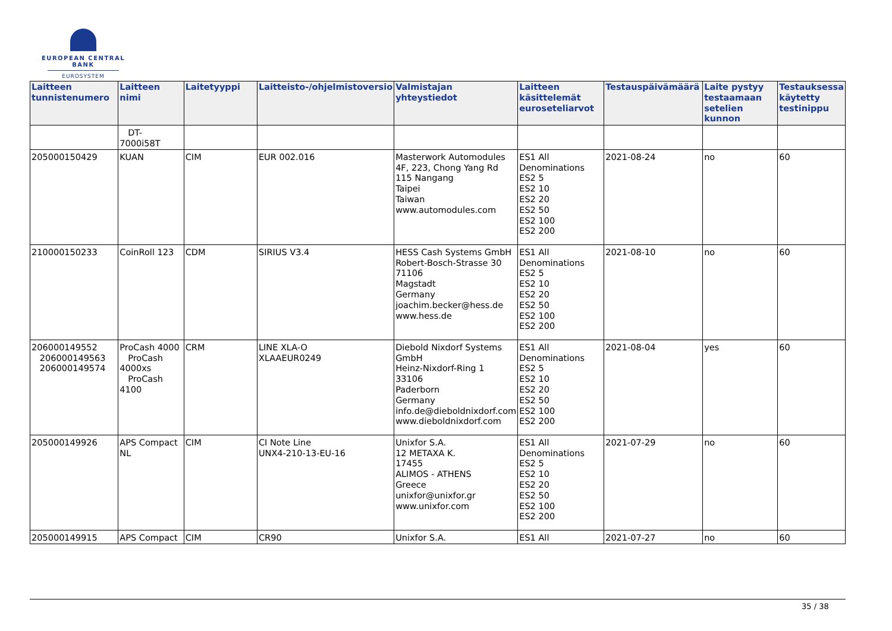EUROPEAN CENTRAL BANK
EUROSYSTEM
| Laitteen tunnistenumero | Laitteen nimi | Laitetyyppi | Laitteisto-/ohjelmistoversio | Valmistajan yhteystiedot | Laitteen käsittelemät euroseteliarvot | Testauspäivämäärä | Laite pystyy testaamaan setelien kunnon | Testauksessa käytetty testinippu |
| --- | --- | --- | --- | --- | --- | --- | --- | --- |
| | DT-7000i58T | | | | | | | |
| 205000150429 | KUAN | CIM | EUR 002.016 | Masterwork Automodules 4F, 223, Chong Yang Rd 115 Nangang Taipei Taiwan www.automodules.com | ES1 All Denominations ES2 5 ES2 10 ES2 20 ES2 50 ES2 100 ES2 200 | 2021-08-24 | no | 60 |
| 210000150233 | CoinRoll 123 | CDM | SIRIUS V3.4 | HESS Cash Systems GmbH Robert-Bosch-Strasse 30 71106 Magstadt Germany joachim.becker@hess.de www.hess.de | ES1 All Denominations ES2 5 ES2 10 ES2 20 ES2 50 ES2 100 ES2 200 | 2021-08-10 | no | 60 |
| 206000149552 206000149563 206000149574 | ProCash 4000 ProCash 4000xs ProCash 4100 | CRM | LINE XLA-O XLAAEUR0249 | Diebold Nixdorf Systems GmbH Heinz-Nixdorf-Ring 1 33106 Paderborn Germany info.de@dieboldnixdorf.com www.dieboldnixdorf.com | ES1 All Denominations ES2 5 ES2 10 ES2 20 ES2 50 ES2 100 ES2 200 | 2021-08-04 | yes | 60 |
| 205000149926 | APS Compact NL | CIM | CI Note Line UNX4-210-13-EU-16 | Unixfor S.A. 12 METAXA K. 17455 ALIMOS - ATHENS Greece unixfor@unixfor.gr www.unixfor.com | ES1 All Denominations ES2 5 ES2 10 ES2 20 ES2 50 ES2 100 ES2 200 | 2021-07-29 | no | 60 |
| 205000149915 | APS Compact | CIM | CR90 | Unixfor S.A. | ES1 All | 2021-07-27 | no | 60 |
35 / 38